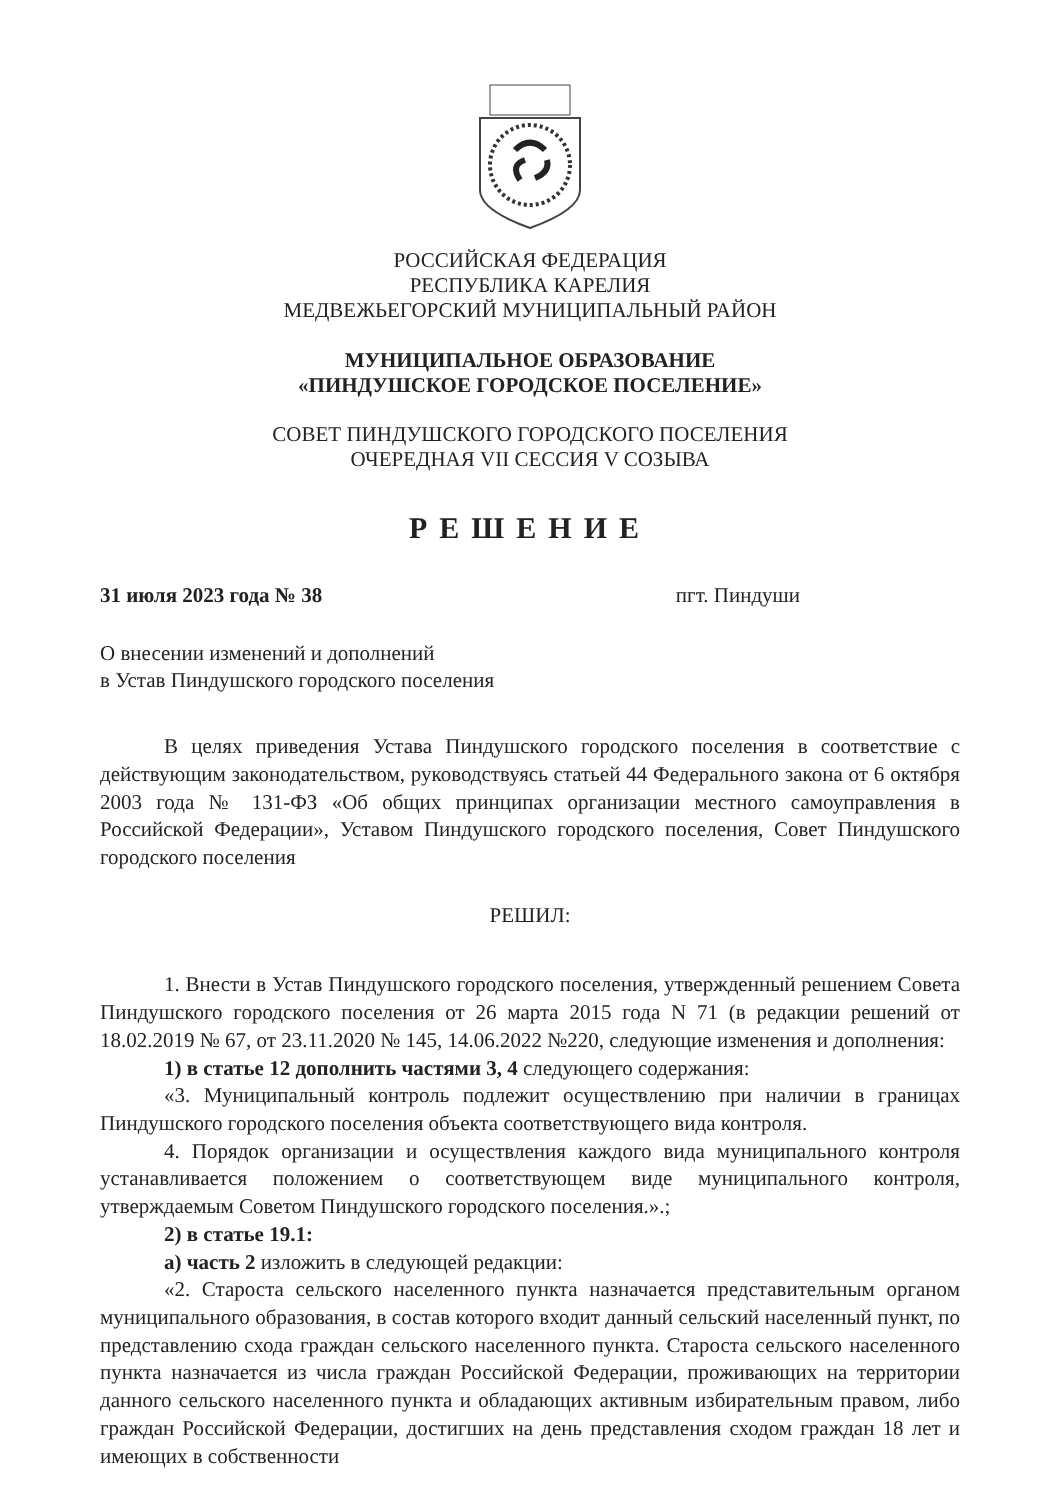РОССИЙСКАЯ ФЕДЕРАЦИЯ
РЕСПУБЛИКА КАРЕЛИЯ
МЕДВЕЖЬЕГОРСКИЙ МУНИЦИПАЛЬНЫЙ РАЙОН
МУНИЦИПАЛЬНОЕ ОБРАЗОВАНИЕ
«ПИНДУШСКОЕ ГОРОДСКОЕ ПОСЕЛЕНИЕ»
СОВЕТ ПИНДУШСКОГО ГОРОДСКОГО ПОСЕЛЕНИЯ
ОЧЕРЕДНАЯ VII СЕССИЯ V СОЗЫВА
РЕШЕНИЕ
31 июля 2023 года № 38 пгт. Пиндуши
О внесении изменений и дополнений
в Устав Пиндушского городского поселения
В целях приведения Устава Пиндушского городского поселения в соответствие с действующим законодательством, руководствуясь статьей 44 Федерального закона от 6 октября 2003 года № 131-ФЗ «Об общих принципах организации местного самоуправления в Российской Федерации», Уставом Пиндушского городского поселения, Совет Пиндушского городского поселения
РЕШИЛ:
1. Внести в Устав Пиндушского городского поселения, утвержденный решением Совета Пиндушского городского поселения от 26 марта 2015 года N 71 (в редакции решений от 18.02.2019 № 67, от 23.11.2020 № 145, 14.06.2022 №220, следующие изменения и дополнения:
1) в статье 12 дополнить частями 3, 4 следующего содержания:
«3. Муниципальный контроль подлежит осуществлению при наличии в границах Пиндушского городского поселения объекта соответствующего вида контроля.
4. Порядок организации и осуществления каждого вида муниципального контроля устанавливается положением о соответствующем виде муниципального контроля, утверждаемым Советом Пиндушского городского поселения.».;
2) в статье 19.1:
а) часть 2 изложить в следующей редакции:
«2. Староста сельского населенного пункта назначается представительным органом муниципального образования, в состав которого входит данный сельский населенный пункт, по представлению схода граждан сельского населенного пункта. Староста сельского населенного пункта назначается из числа граждан Российской Федерации, проживающих на территории данного сельского населенного пункта и обладающих активным избирательным правом, либо граждан Российской Федерации, достигших на день представления сходом граждан 18 лет и имеющих в собственности